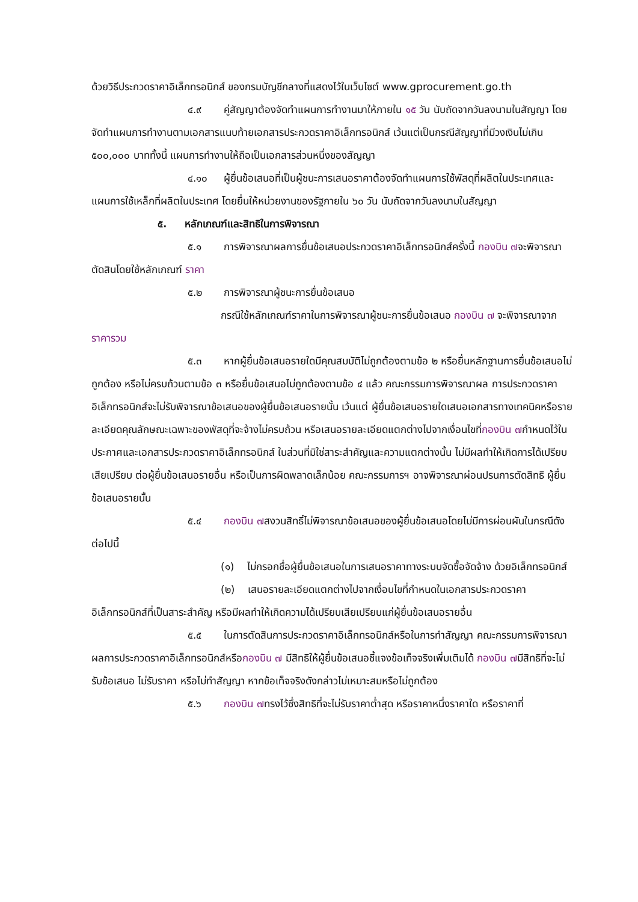ด้วยวิธีประกวดราคาอิเล็กทรอนิกส์ ของกรมบัญชีกลางที่แสดงไว้ในเว็บไซต์ www.gprocurement.go.th
๔.๙ คู่สัญญาต้องจัดทำแผนการทำงานมาให้ภายใน ๑๕ วัน นับถัดจากวันลงนามในสัญญา โดยจัดทำแผนการทำงานตามเอกสารแนบท้ายเอกสารประกวดราคาอิเล็กทรอนิกส์ เว้นแต่เป็นกรณีสัญญาที่มีวงเงินไม่เกิน ๕๐๐,๐๐๐ บาททั้งนี้ แผนการทำงานให้ถือเป็นเอกสารส่วนหนึ่งของสัญญา
๔.๑๐ ผู้ยื่นข้อเสนอที่เป็นผู้ชนะการเสนอราคาต้องจัดทำแผนการใช้พัสดุที่ผลิตในประเทศและแผนการใช้เหล็กที่ผลิตในประเทศ โดยยื่นให้หน่วยงานของรัฐภายใน ๖๐ วัน นับถัดจากวันลงนามในสัญญา
๕. หลักเกณฑ์และสิทธิในการพิจารณา
๕.๑ การพิจารณาผลการยื่นข้อเสนอประกวดราคาอิเล็กทรอนิกส์ครั้งนี้ กองบิน ๗จะพิจารณาตัดสินโดยใช้หลักเกณฑ์ ราคา
๕.๒ การพิจารณาผู้ชนะการยื่นข้อเสนอ
กรณีใช้หลักเกณฑ์ราคาในการพิจารณาผู้ชนะการยื่นข้อเสนอ กองบิน ๗ จะพิจารณาจาก ราคารวม
๕.๓ หากผู้ยื่นข้อเสนอรายใดมีคุณสมบัติไม่ถูกต้องตามข้อ ๒ หรือยื่นหลักฐานการยื่นข้อเสนอไม่ถูกต้อง หรือไม่ครบถ้วนตามข้อ ๓ หรือยื่นข้อเสนอไม่ถูกต้องตามข้อ ๔ แล้ว คณะกรรมการพิจารณาผล การประกวดราคาอิเล็กทรอนิกส์จะไม่รับพิจารณาข้อเสนอของผู้ยื่นข้อเสนอรายนั้น เว้นแต่ ผู้ยื่นข้อเสนอรายใดเสนอเอกสารทางเทคนิคหรือรายละเอียดคุณลักษณะเฉพาะของพัสดุที่จะจ้างไม่ครบถ้วน หรือเสนอรายละเอียดแตกต่างไปจากเงื่อนไขที่กองบิน ๗กำหนดไว้ในประกาศและเอกสารประกวดราคาอิเล็กทรอนิกส์ ในส่วนที่มิใช่สาระสำคัญและความแตกต่างนั้น ไม่มีผลทำให้เกิดการได้เปรียบเสียเปรียบ ต่อผู้ยื่นข้อเสนอรายอื่น หรือเป็นการผิดพลาดเล็กน้อย คณะกรรมการฯ อาจพิจารณาผ่อนปรนการตัดสิทธิ ผู้ยื่นข้อเสนอรายนั้น
๕.๔ กองบิน ๗สงวนสิทธิ์ไม่พิจารณาข้อเสนอของผู้ยื่นข้อเสนอโดยไม่มีการผ่อนผันในกรณีดังต่อไปนี้
(๑) ไม่กรอกชื่อผู้ยื่นข้อเสนอในการเสนอราคาทางระบบจัดซื้อจัดจ้าง ด้วยอิเล็กทรอนิกส์
(๒) เสนอรายละเอียดแตกต่างไปจากเงื่อนไขที่กำหนดในเอกสารประกวดราคา อิเล็กทรอนิกส์ที่เป็นสาระสำคัญ หรือมีผลทำให้เกิดความได้เปรียบเสียเปรียบแก่ผู้ยื่นข้อเสนอรายอื่น
๕.๕ ในการตัดสินการประกวดราคาอิเล็กทรอนิกส์หรือในการทำสัญญา คณะกรรมการพิจารณาผลการประกวดราคาอิเล็กทรอนิกส์หรือกองบิน ๗ มีสิทธิให้ผู้ยื่นข้อเสนอชี้แจงข้อเท็จจริงเพิ่มเติมได้ กองบิน ๗มีสิทธิที่จะไม่รับข้อเสนอ ไม่รับราคา หรือไม่ทำสัญญา หากข้อเท็จจริงดังกล่าวไม่เหมาะสมหรือไม่ถูกต้อง
๕.๖ กองบิน ๗ทรงไว้ซึ่งสิทธิที่จะไม่รับราคาต่ำสุด หรือราคาหนึ่งราคาใด หรือราคาที่